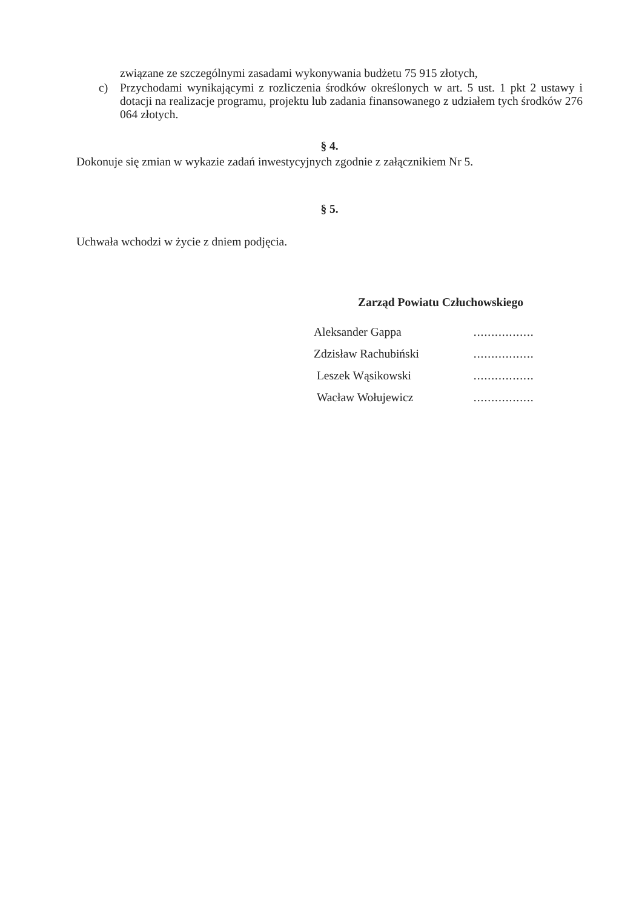związane ze szczególnymi zasadami wykonywania budżetu 75 915 złotych,
c) Przychodami wynikającymi z rozliczenia środków określonych w art. 5 ust. 1 pkt 2 ustawy i dotacji na realizacje programu, projektu lub zadania finansowanego z udziałem tych środków 276 064 złotych.
§ 4.
Dokonuje się zmian w wykazie zadań inwestycyjnych zgodnie z załącznikiem Nr 5.
§ 5.
Uchwała wchodzi w życie z dniem podjęcia.
Zarząd Powiatu Człuchowskiego
| Aleksander Gappa | ................. |
| Zdzisław Rachubiński | ................. |
| Leszek Wąsikowski | ................. |
| Wacław Wołujewicz | ................. |